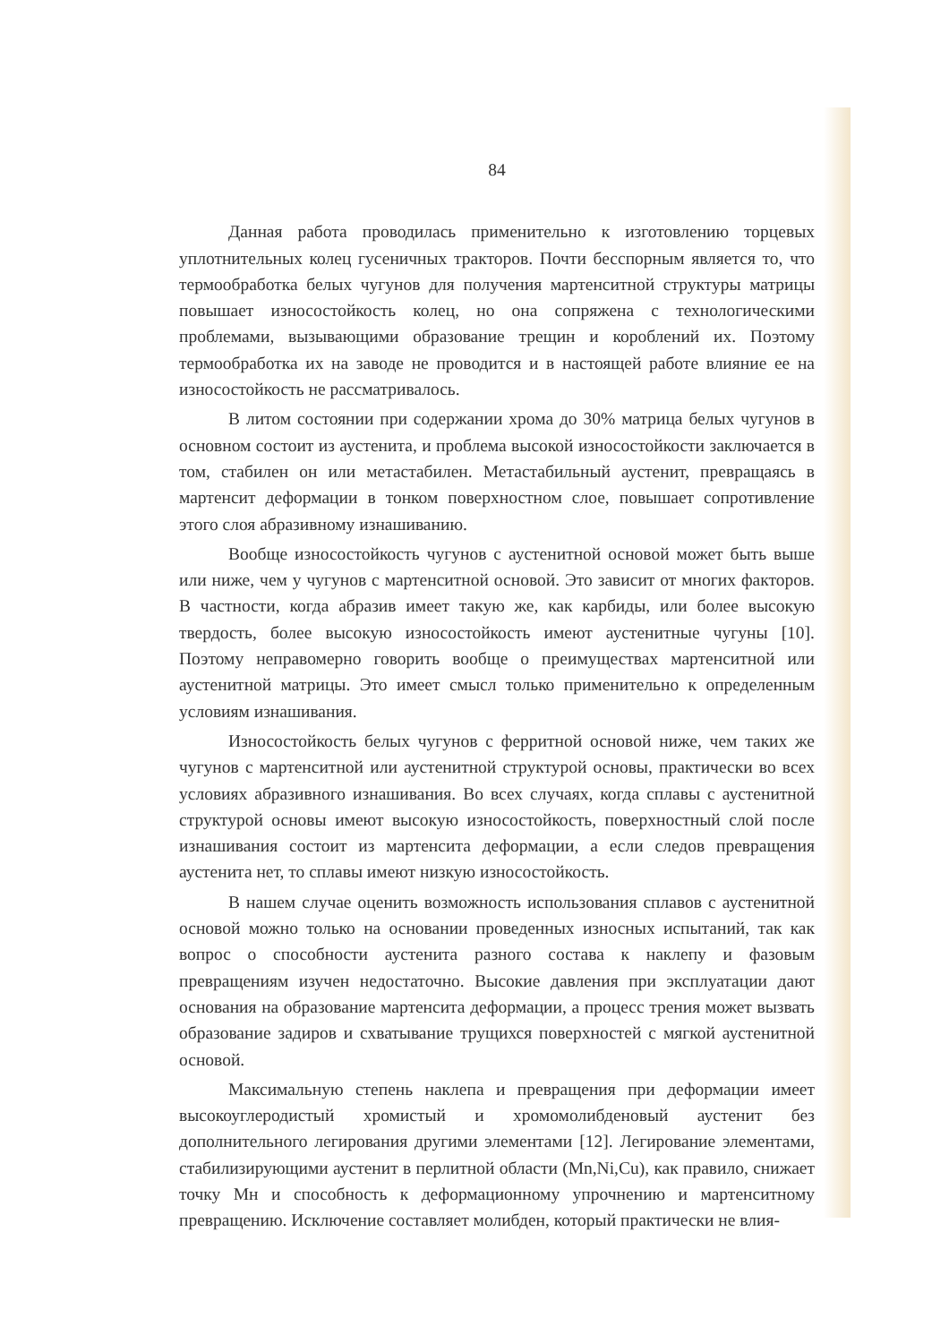84
Данная работа проводилась применительно к изготовлению торцевых уплотнительных колец гусеничных тракторов. Почти бесспорным является то, что термообработка белых чугунов для получения мартенситной структуры матрицы повышает износостойкость колец, но она сопряжена с технологическими проблемами, вызывающими образование трещин и короблений их. Поэтому термообработка их на заводе не проводится и в настоящей работе влияние ее на износостойкость не рассматривалось.
В литом состоянии при содержании хрома до 30% матрица белых чугунов в основном состоит из аустенита, и проблема высокой износостойкости заключается в том, стабилен он или метастабилен. Метастабильный аустенит, превращаясь в мартенсит деформации в тонком поверхностном слое, повышает сопротивление этого слоя абразивному изнашиванию.
Вообще износостойкость чугунов с аустенитной основой может быть выше или ниже, чем у чугунов с мартенситной основой. Это зависит от многих факторов. В частности, когда абразив имеет такую же, как карбиды, или более высокую твердость, более высокую износостойкость имеют аустенитные чугуны [10]. Поэтому неправомерно говорить вообще о преимуществах мартенситной или аустенитной матрицы. Это имеет смысл только применительно к определенным условиям изнашивания.
Износостойкость белых чугунов с ферритной основой ниже, чем таких же чугунов с мартенситной или аустенитной структурой основы, практически во всех условиях абразивного изнашивания. Во всех случаях, когда сплавы с аустенитной структурой основы имеют высокую износостойкость, поверхностный слой после изнашивания состоит из мартенсита деформации, а если следов превращения аустенита нет, то сплавы имеют низкую износостойкость.
В нашем случае оценить возможность использования сплавов с аустенитной основой можно только на основании проведенных износных испытаний, так как вопрос о способности аустенита разного состава к наклепу и фазовым превращениям изучен недостаточно. Высокие давления при эксплуатации дают основания на образование мартенсита деформации, а процесс трения может вызвать образование задиров и схватывание трущихся поверхностей с мягкой аустенитной основой.
Максимальную степень наклепа и превращения при деформации имеет высокоуглеродистый хромистый и хромомолибденовый аустенит без дополнительного легирования другими элементами [12]. Легирование элементами, стабилизирующими аустенит в перлитной области (Mn,Ni,Cu), как правило, снижает точку Мн и способность к деформационному упрочнению и мартенситному превращению. Исключение составляет молибден, который практически не влия-